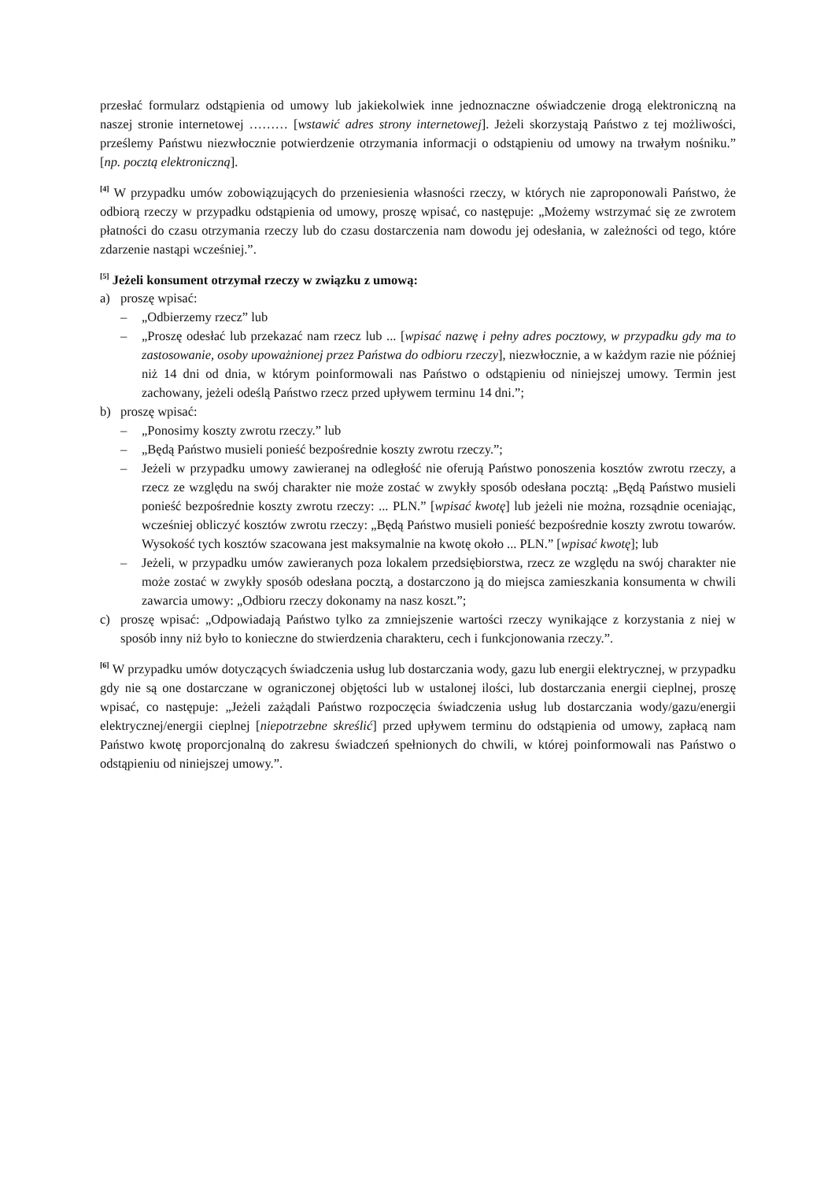przesłać formularz odstąpienia od umowy lub jakiekolwiek inne jednoznaczne oświadczenie drogą elektroniczną na naszej stronie internetowej ……… [wstawić adres strony internetowej]. Jeżeli skorzystają Państwo z tej możliwości, prześlemy Państwu niezwłocznie potwierdzenie otrzymania informacji o odstąpieniu od umowy na trwałym nośniku.” [np. pocztą elektroniczną].
<sup>[4]</sup> W przypadku umów zobowiązujących do przeniesienia własności rzeczy, w których nie zaproponowali Państwo, że odbiorą rzeczy w przypadku odstąpienia od umowy, proszę wpisać, co następuje: „Możemy wstrzymać się ze zwrotem płatności do czasu otrzymania rzeczy lub do czasu dostarczenia nam dowodu jej odesłania, w zależności od tego, które zdarzenie nastąpi wcześniej.”.
<sup>[5]</sup> Jeżeli konsument otrzymał rzeczy w związku z umową:
a) proszę wpisać:
– „Odbierzemy rzecz” lub
– „Proszę odesłać lub przekazać nam rzecz lub ... [wpisać nazwę i pełny adres pocztowy, w przypadku gdy ma to zastosowanie, osoby upoważnionej przez Państwa do odbioru rzeczy], niezwłocznie, a w każdym razie nie później niż 14 dni od dnia, w którym poinformowali nas Państwo o odstąpieniu od niniejszej umowy. Termin jest zachowany, jeżeli odeślą Państwo rzecz przed upływem terminu 14 dni.”;
b) proszę wpisać:
– „Ponosimy koszty zwrotu rzeczy.” lub
– „Będą Państwo musieli ponieść bezpośrednie koszty zwrotu rzeczy.”;
– Jeżeli w przypadku umowy zawieranej na odległość nie oferują Państwo ponoszenia kosztów zwrotu rzeczy, a rzecz ze względu na swój charakter nie może zostać w zwykły sposób odesłana pocztą: „Będą Państwo musieli ponieść bezpośrednie koszty zwrotu rzeczy: ... PLN.” [wpisać kwotę] lub jeżeli nie można, rozsądnie oceniając, wcześniej obliczyć kosztów zwrotu rzeczy: „Będą Państwo musieli ponieść bezpośrednie koszty zwrotu towarów. Wysokość tych kosztów szacowana jest maksymalnie na kwotę około ... PLN.” [wpisać kwotę]; lub
– Jeżeli, w przypadku umów zawieranych poza lokalem przedsiębiorstwa, rzecz ze względu na swój charakter nie może zostać w zwykły sposób odesłana pocztą, a dostarczono ją do miejsca zamieszkania konsumenta w chwili zawarcia umowy: „Odbioru rzeczy dokonamy na nasz koszt.”;
c) proszę wpisać: „Odpowiadają Państwo tylko za zmniejszenie wartości rzeczy wynikające z korzystania z niej w sposób inny niż było to konieczne do stwierdzenia charakteru, cech i funkcjonowania rzeczy.”.
<sup>[6]</sup> W przypadku umów dotyczących świadczenia usług lub dostarczania wody, gazu lub energii elektrycznej, w przypadku gdy nie są one dostarczane w ograniczonej objętości lub w ustalonej ilości, lub dostarczania energii cieplnej, proszę wpisać, co następuje: „Jeżeli zażądali Państwo rozpoczęcia świadczenia usług lub dostarczania wody/gazu/energii elektrycznej/energii cieplnej [niepotrzebne skreślić] przed upływem terminu do odstąpienia od umowy, zapłacą nam Państwo kwotę proporcjonalną do zakresu świadczeń spełnionych do chwili, w której poinformowali nas Państwo o odstąpieniu od niniejszej umowy.”.